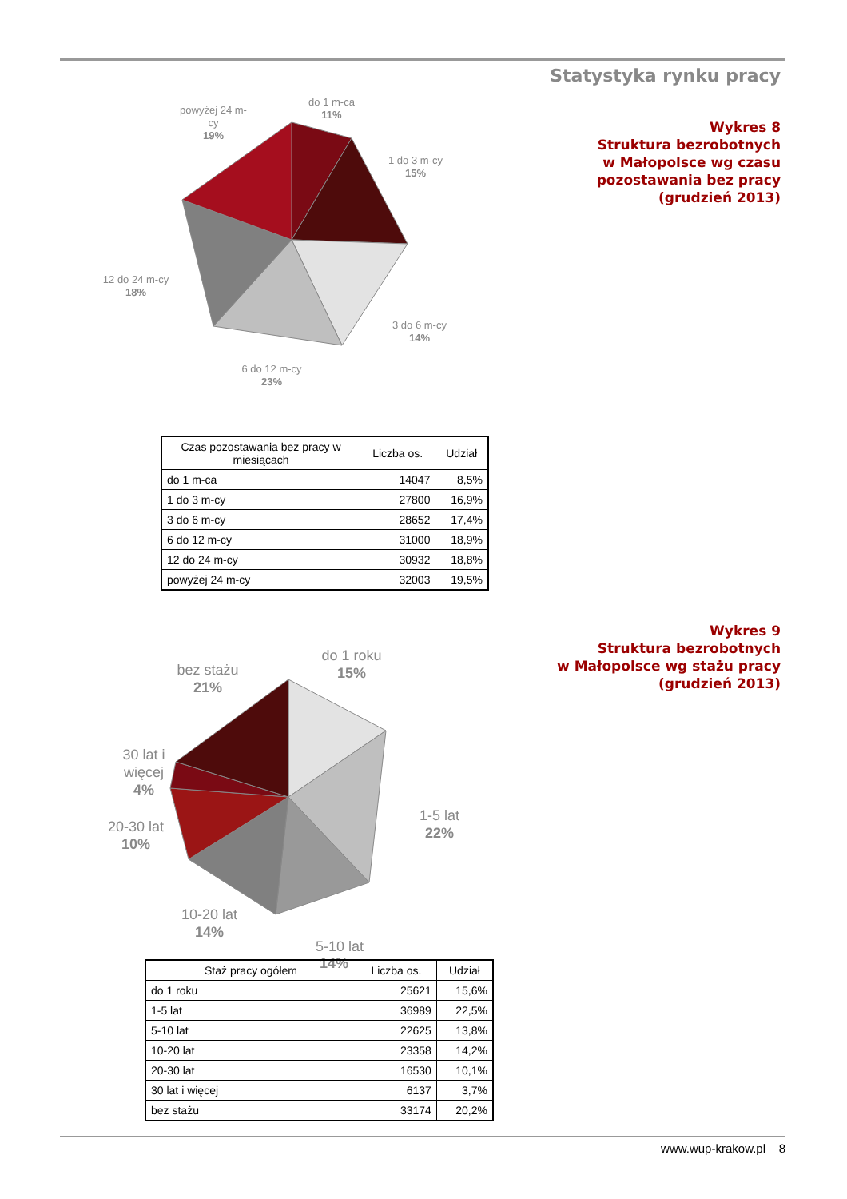Statystyka rynku pracy
Wykres 8
Struktura bezrobotnych
w Małopolsce wg czasu
pozostawania bez pracy
(grudzień 2013)
do 1 m-ca
11%
1 do 3 m-cy
15%
3 do 6 m-cy
14%
6 do 12 m-cy
23%
12 do 24 m-cy
18%
powyżej 24 m-
cy
19%
| Czas pozostawania bez pracy w miesiącach | Liczba os. | Udział |
| --- | --- | --- |
| do 1 m-ca | 14047 | 8,5% |
| 1 do 3 m-cy | 27800 | 16,9% |
| 3 do 6 m-cy | 28652 | 17,4% |
| 6 do 12 m-cy | 31000 | 18,9% |
| 12 do 24 m-cy | 30932 | 18,8% |
| powyżej 24 m-cy | 32003 | 19,5% |
Wykres 9
Struktura bezrobotnych
w Małopolsce wg stażu pracy
(grudzień 2013)
do 1 roku
15%
1-5 lat
22%
5-10 lat
bez stażu
21%
30 lat i
więcej
4%
20-30 lat
10%
10-20 lat
14%
14%
| Staż pracy ogółem | Liczba os. | Udział |
| --- | --- | --- |
| do 1 roku | 25621 | 15,6% |
| 1-5 lat | 36989 | 22,5% |
| 5-10 lat | 22625 | 13,8% |
| 10-20 lat | 23358 | 14,2% |
| 20-30 lat | 16530 | 10,1% |
| 30 lat i więcej | 6137 | 3,7% |
| bez stażu | 33174 | 20,2% |
www.wup-krakow.pl 8